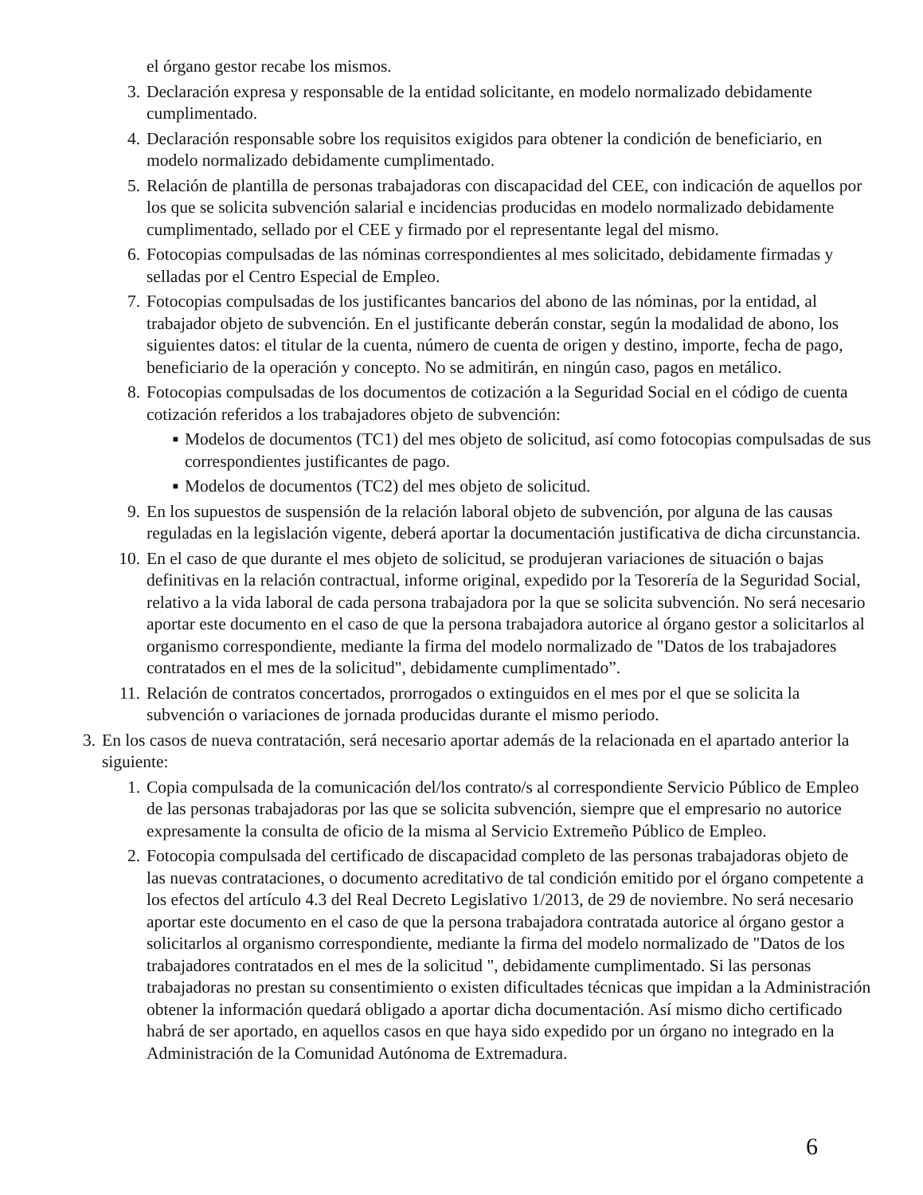el órgano gestor recabe los mismos.
3. Declaración expresa y responsable de la entidad solicitante, en modelo normalizado debidamente cumplimentado.
4. Declaración responsable sobre los requisitos exigidos para obtener la condición de beneficiario, en modelo normalizado debidamente cumplimentado.
5. Relación de plantilla de personas trabajadoras con discapacidad del CEE, con indicación de aquellos por los que se solicita subvención salarial e incidencias producidas en modelo normalizado debidamente cumplimentado, sellado por el CEE y firmado por el representante legal del mismo.
6. Fotocopias compulsadas de las nóminas correspondientes al mes solicitado, debidamente firmadas y selladas por el Centro Especial de Empleo.
7. Fotocopias compulsadas de los justificantes bancarios del abono de las nóminas, por la entidad, al trabajador objeto de subvención. En el justificante deberán constar, según la modalidad de abono, los siguientes datos: el titular de la cuenta, número de cuenta de origen y destino, importe, fecha de pago, beneficiario de la operación y concepto. No se admitirán, en ningún caso, pagos en metálico.
8. Fotocopias compulsadas de los documentos de cotización a la Seguridad Social en el código de cuenta cotización referidos a los trabajadores objeto de subvención:
■ Modelos de documentos (TC1) del mes objeto de solicitud, así como fotocopias compulsadas de sus correspondientes justificantes de pago.
■ Modelos de documentos (TC2) del mes objeto de solicitud.
9. En los supuestos de suspensión de la relación laboral objeto de subvención, por alguna de las causas reguladas en la legislación vigente, deberá aportar la documentación justificativa de dicha circunstancia.
10. En el caso de que durante el mes objeto de solicitud, se produjeran variaciones de situación o bajas definitivas en la relación contractual, informe original, expedido por la Tesorería de la Seguridad Social, relativo a la vida laboral de cada persona trabajadora por la que se solicita subvención. No será necesario aportar este documento en el caso de que la persona trabajadora autorice al órgano gestor a solicitarlos al organismo correspondiente, mediante la firma del modelo normalizado de "Datos de los trabajadores contratados en el mes de la solicitud", debidamente cumplimentado”.
11. Relación de contratos concertados, prorrogados o extinguidos en el mes por el que se solicita la subvención o variaciones de jornada producidas durante el mismo periodo.
3. En los casos de nueva contratación, será necesario aportar además de la relacionada en el apartado anterior la siguiente:
1. Copia compulsada de la comunicación del/los contrato/s al correspondiente Servicio Público de Empleo de las personas trabajadoras por las que se solicita subvención, siempre que el empresario no autorice expresamente la consulta de oficio de la misma al Servicio Extremeño Público de Empleo.
2. Fotocopia compulsada del certificado de discapacidad completo de las personas trabajadoras objeto de las nuevas contrataciones, o documento acreditativo de tal condición emitido por el órgano competente a los efectos del artículo 4.3 del Real Decreto Legislativo 1/2013, de 29 de noviembre. No será necesario aportar este documento en el caso de que la persona trabajadora contratada autorice al órgano gestor a solicitarlos al organismo correspondiente, mediante la firma del modelo normalizado de "Datos de los trabajadores contratados en el mes de la solicitud ", debidamente cumplimentado. Si las personas trabajadoras no prestan su consentimiento o existen dificultades técnicas que impidan a la Administración obtener la información quedará obligado a aportar dicha documentación. Así mismo dicho certificado habrá de ser aportado, en aquellos casos en que haya sido expedido por un órgano no integrado en la Administración de la Comunidad Autónoma de Extremadura.
6